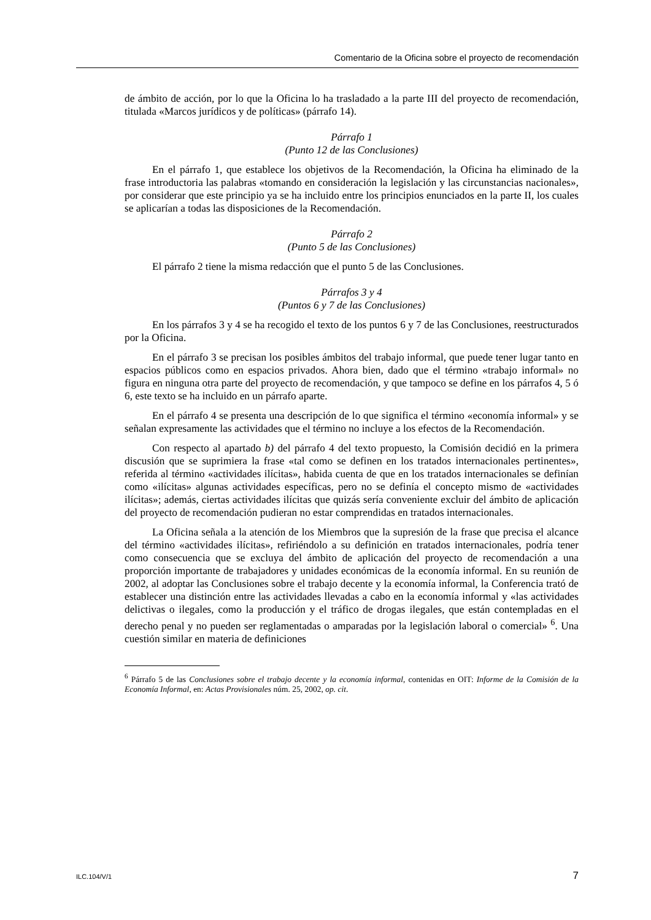Comentario de la Oficina sobre el proyecto de recomendación
de ámbito de acción, por lo que la Oficina lo ha trasladado a la parte III del proyecto de recomendación, titulada «Marcos jurídicos y de políticas» (párrafo 14).
Párrafo 1
(Punto 12 de las Conclusiones)
En el párrafo 1, que establece los objetivos de la Recomendación, la Oficina ha eliminado de la frase introductoria las palabras «tomando en consideración la legislación y las circunstancias nacionales», por considerar que este principio ya se ha incluido entre los principios enunciados en la parte II, los cuales se aplicarían a todas las disposiciones de la Recomendación.
Párrafo 2
(Punto 5 de las Conclusiones)
El párrafo 2 tiene la misma redacción que el punto 5 de las Conclusiones.
Párrafos 3 y 4
(Puntos 6 y 7 de las Conclusiones)
En los párrafos 3 y 4 se ha recogido el texto de los puntos 6 y 7 de las Conclusiones, reestructurados por la Oficina.
En el párrafo 3 se precisan los posibles ámbitos del trabajo informal, que puede tener lugar tanto en espacios públicos como en espacios privados. Ahora bien, dado que el término «trabajo informal» no figura en ninguna otra parte del proyecto de recomendación, y que tampoco se define en los párrafos 4, 5 ó 6, este texto se ha incluido en un párrafo aparte.
En el párrafo 4 se presenta una descripción de lo que significa el término «economía informal» y se señalan expresamente las actividades que el término no incluye a los efectos de la Recomendación.
Con respecto al apartado b) del párrafo 4 del texto propuesto, la Comisión decidió en la primera discusión que se suprimiera la frase «tal como se definen en los tratados internacionales pertinentes», referida al término «actividades ilícitas», habida cuenta de que en los tratados internacionales se definían como «ilícitas» algunas actividades específicas, pero no se definía el concepto mismo de «actividades ilícitas»; además, ciertas actividades ilícitas que quizás sería conveniente excluir del ámbito de aplicación del proyecto de recomendación pudieran no estar comprendidas en tratados internacionales.
La Oficina señala a la atención de los Miembros que la supresión de la frase que precisa el alcance del término «actividades ilícitas», refiriéndolo a su definición en tratados internacionales, podría tener como consecuencia que se excluya del ámbito de aplicación del proyecto de recomendación a una proporción importante de trabajadores y unidades económicas de la economía informal. En su reunión de 2002, al adoptar las Conclusiones sobre el trabajo decente y la economía informal, la Conferencia trató de establecer una distinción entre las actividades llevadas a cabo en la economía informal y «las actividades delictivas o ilegales, como la producción y el tráfico de drogas ilegales, que están contempladas en el derecho penal y no pueden ser reglamentadas o amparadas por la legislación laboral o comercial» <sup>6</sup>. Una cuestión similar en materia de definiciones
<sup>6</sup> Párrafo 5 de las Conclusiones sobre el trabajo decente y la economía informal, contenidas en OIT: Informe de la Comisión de la Economía Informal, en: Actas Provisionales núm. 25, 2002, op. cit.
ILC.104/V/1 7